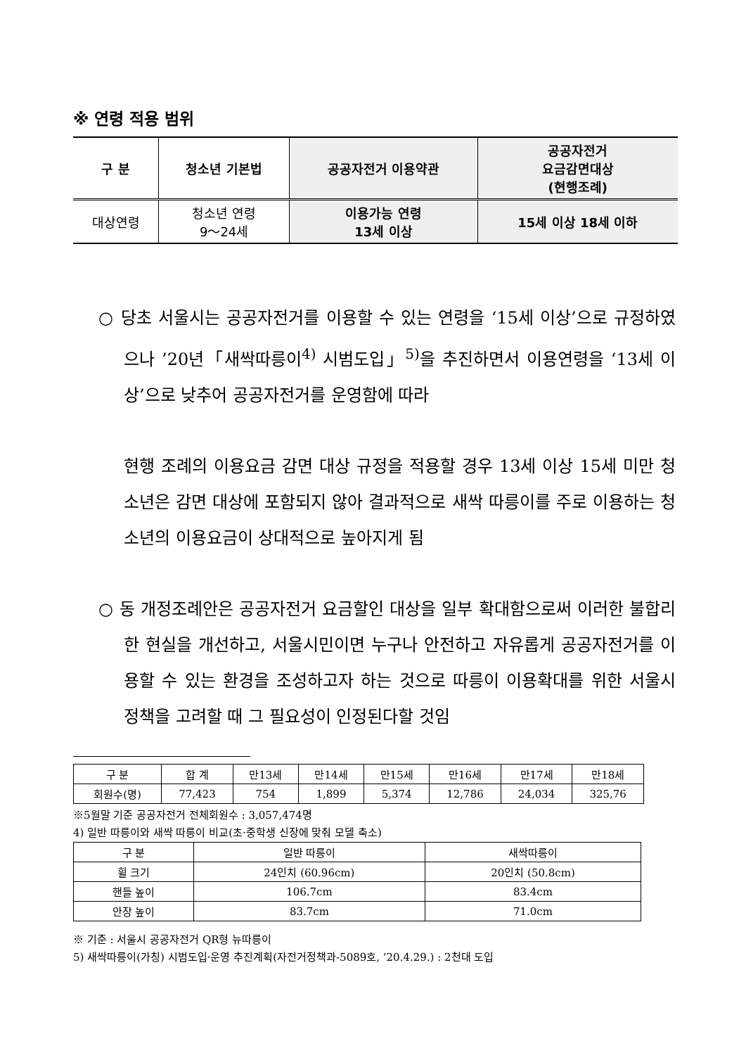※ 연령 적용 범위
| 구 분 | 청소년 기본법 | 공공자전거 이용약관 | 공공자전거 요금감면대상 (현행조례) |
| --- | --- | --- | --- |
| 대상연령 | 청소년 연령 9～24세 | 이용가능 연령 13세 이상 | 15세 이상 18세 이하 |
○ 당초 서울시는 공공자전거를 이용할 수 있는 연령을 ‘15세 이상’으로 규정하였으나 ’20년「새싹따릉이<sup>4)</sup> 시범도입」<sup>5)</sup>을 추진하면서 이용연령을 ‘13세 이상’으로 낮추어 공공자전거를 운영함에 따라
현행 조례의 이용요금 감면 대상 규정을 적용할 경우 13세 이상 15세 미만 청소년은 감면 대상에 포함되지 않아 결과적으로 새싹 따릉이를 주로 이용하는 청소년의 이용요금이 상대적으로 높아지게 됨
○ 동 개정조례안은 공공자전거 요금할인 대상을 일부 확대함으로써 이러한 불합리한 현실을 개선하고, 서울시민이면 누구나 안전하고 자유롭게 공공자전거를 이용할 수 있는 환경을 조성하고자 하는 것으로 따릉이 이용확대를 위한 서울시 정책을 고려할 때 그 필요성이 인정된다할 것임
| 구 분 | 합 계 | 만13세 | 만14세 | 만15세 | 만16세 | 만17세 | 만18세 |
| 회원수(명) | 77,423 | 754 | 1,899 | 5,374 | 12,786 | 24,034 | 325,76 |
※5월말 기준 공공자전거 전체회원수 : 3,057,474명
4) 일반 따릉이와 새싹 따릉이 비교(초·중학생 신장에 맞춰 모델 축소)
| 구 분 | 일반 따릉이 | 새싹따릉이 |
| 휠 크기 | 24인치 (60.96cm) | 20인치 (50.8cm) |
| 핸들 높이 | 106.7cm | 83.4cm |
| 안장 높이 | 83.7cm | 71.0cm |
※ 기준 : 서울시 공공자전거 QR형 뉴따릉이
5) 새싹따릉이(가칭) 시범도입·운영 추진계획(자전거정책과-5089호, ’20.4.29.) : 2천대 도입